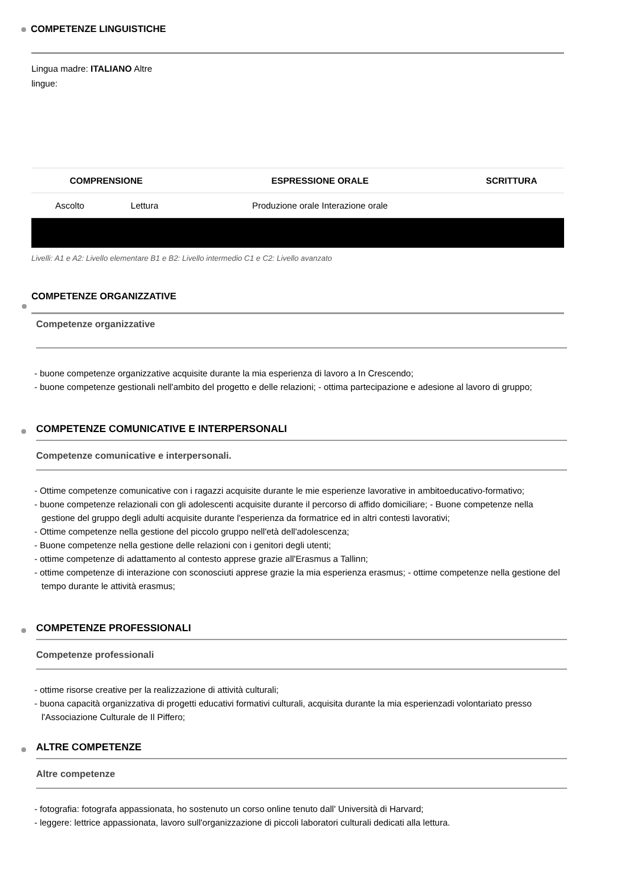COMPETENZE LINGUISTICHE
Lingua madre: ITALIANO Altre lingue:
| | COMPRENSIONE | | ESPRESSIONE ORALE | SCRITTURA |
| --- | --- | --- | --- | --- |
| | Ascolto | Lettura | Produzione orale Interazione orale | |
Livelli: A1 e A2: Livello elementare B1 e B2: Livello intermedio C1 e C2: Livello avanzato
COMPETENZE ORGANIZZATIVE
Competenze organizzative
- buone competenze organizzative acquisite durante la mia esperienza di lavoro a In Crescendo;
- buone competenze gestionali nell'ambito del progetto e delle relazioni; - ottima partecipazione e adesione al lavoro di gruppo;
COMPETENZE COMUNICATIVE E INTERPERSONALI
Competenze comunicative e interpersonali.
- Ottime competenze comunicative con i ragazzi acquisite durante le mie esperienze lavorative in ambitoeducativo-formativo;
- buone competenze relazionali con gli adolescenti acquisite durante il percorso di affido domiciliare; - Buone competenze nella gestione del gruppo degli adulti acquisite durante l'esperienza da formatrice ed in altri contesti lavorativi;
- Ottime competenze nella gestione del piccolo gruppo nell'età dell'adolescenza;
- Buone competenze nella gestione delle relazioni con i genitori degli utenti;
- ottime competenze di adattamento al contesto apprese grazie all'Erasmus a Tallinn;
- ottime competenze di interazione con sconosciuti apprese grazie la mia esperienza erasmus; - ottime competenze nella gestione del tempo durante le attività erasmus;
COMPETENZE PROFESSIONALI
Competenze professionali
- ottime risorse creative per la realizzazione di attività culturali;
- buona capacità organizzativa di progetti educativi formativi culturali, acquisita durante la mia esperienzadi volontariato presso l'Associazione Culturale de Il Piffero;
ALTRE COMPETENZE
Altre competenze
- fotografia: fotografa appassionata, ho sostenuto un corso online tenuto dall' Università di Harvard;
- leggere: lettrice appassionata, lavoro sull'organizzazione di piccoli laboratori culturali dedicati alla lettura.